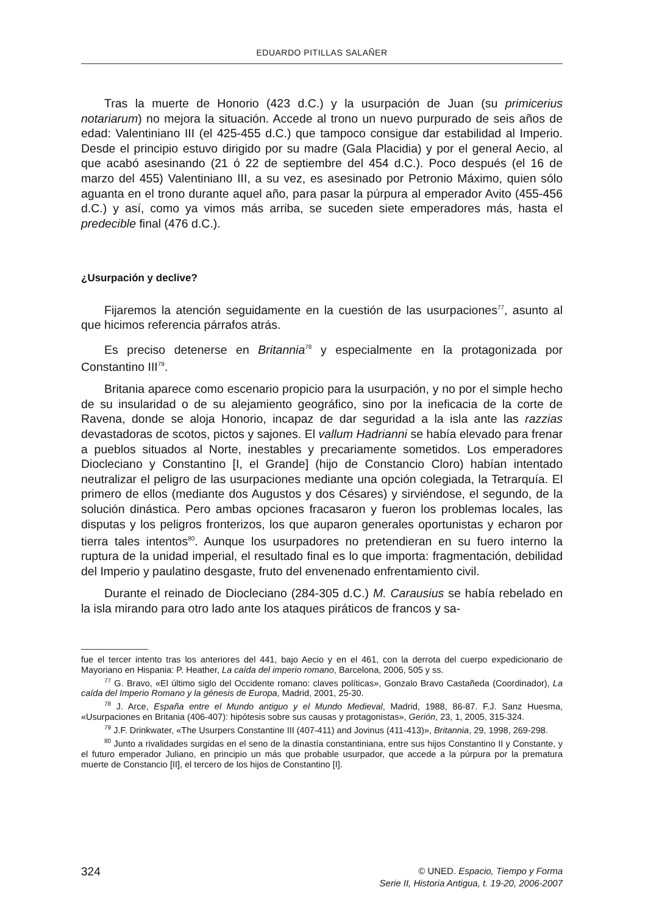EDUARDO PITILLAS SALAÑER
Tras la muerte de Honorio (423 d.C.) y la usurpación de Juan (su primicerius notariarum) no mejora la situación. Accede al trono un nuevo purpurado de seis años de edad: Valentiniano III (el 425-455 d.C.) que tampoco consigue dar estabilidad al Imperio. Desde el principio estuvo dirigido por su madre (Gala Placidia) y por el general Aecio, al que acabó asesinando (21 ó 22 de septiembre del 454 d.C.). Poco después (el 16 de marzo del 455) Valentiniano III, a su vez, es asesinado por Petronio Máximo, quien sólo aguanta en el trono durante aquel año, para pasar la púrpura al emperador Avito (455-456 d.C.) y así, como ya vimos más arriba, se suceden siete emperadores más, hasta el predecible final (476 d.C.).
¿Usurpación y declive?
Fijaremos la atención seguidamente en la cuestión de las usurpaciones<sup>77</sup>, asunto al que hicimos referencia párrafos atrás.
Es preciso detenerse en Britannia<sup>78</sup> y especialmente en la protagonizada por Constantino III<sup>79</sup>.
Britania aparece como escenario propicio para la usurpación, y no por el simple hecho de su insularidad o de su alejamiento geográfico, sino por la ineficacia de la corte de Ravena, donde se aloja Honorio, incapaz de dar seguridad a la isla ante las razzias devastadoras de scotos, pictos y sajones. El vallum Hadrianni se había elevado para frenar a pueblos situados al Norte, inestables y precariamente sometidos. Los emperadores Diocleciano y Constantino [I, el Grande] (hijo de Constancio Cloro) habían intentado neutralizar el peligro de las usurpaciones mediante una opción colegiada, la Tetrarquía. El primero de ellos (mediante dos Augustos y dos Césares) y sirviéndose, el segundo, de la solución dinástica. Pero ambas opciones fracasaron y fueron los problemas locales, las disputas y los peligros fronterizos, los que auparon generales oportunistas y echaron por tierra tales intentos<sup>80</sup>. Aunque los usurpadores no pretendieran en su fuero interno la ruptura de la unidad imperial, el resultado final es lo que importa: fragmentación, debilidad del Imperio y paulatino desgaste, fruto del envenenado enfrentamiento civil.
Durante el reinado de Diocleciano (284-305 d.C.) M. Carausius se había rebelado en la isla mirando para otro lado ante los ataques piráticos de francos y sa-
fue el tercer intento tras los anteriores del 441, bajo Aecio y en el 461, con la derrota del cuerpo expedicionario de Mayoriano en Hispania: P. Heather, La caída del imperio romano, Barcelona, 2006, 505 y ss.
<sup>77</sup> G. Bravo, «El último siglo del Occidente romano: claves políticas», Gonzalo Bravo Castañeda (Coordinador), La caída del Imperio Romano y la génesis de Europa, Madrid, 2001, 25-30.
<sup>78</sup> J. Arce, España entre el Mundo antiguo y el Mundo Medieval, Madrid, 1988, 86-87. F.J. Sanz Huesma, «Usurpaciones en Britania (406-407): hipótesis sobre sus causas y protagonistas», Gerión, 23, 1, 2005, 315-324.
<sup>79</sup> J.F. Drinkwater, «The Usurpers Constantine III (407-411) and Jovinus (411-413)», Britannia, 29, 1998, 269-298.
<sup>80</sup> Junto a rivalidades surgidas en el seno de la dinastía constantiniana, entre sus hijos Constantino II y Constante, y el futuro emperador Juliano, en principio un más que probable usurpador, que accede a la púrpura por la prematura muerte de Constancio [II], el tercero de los hijos de Constantino [I].
324 © UNED. Espacio, Tiempo y Forma
Serie II, Historia Antigua, t. 19-20, 2006-2007